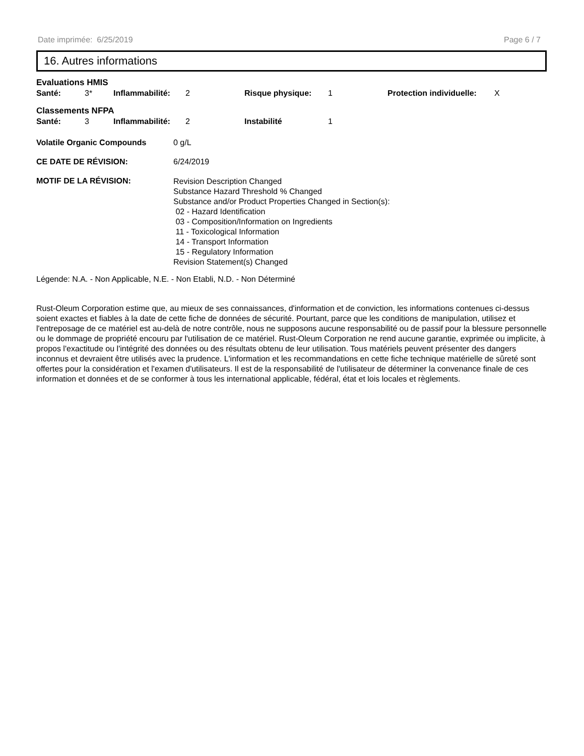Date imprimée: 6/25/2019 Page 6 / 7
16. Autres informations
Evaluations HMIS
Santé: 3* Inflammabilité: 2 Risque physique: 1 Protection individuelle: X
Classements NFPA
Santé: 3 Inflammabilité: 2 Instabilité 1
Volatile Organic Compounds 0 g/L
CE DATE DE RÉVISION: 6/24/2019
MOTIF DE LA RÉVISION:
Revision Description Changed
Substance Hazard Threshold % Changed
Substance and/or Product Properties Changed in Section(s):
02 - Hazard Identification
03 - Composition/Information on Ingredients
11 - Toxicological Information
14 - Transport Information
15 - Regulatory Information
Revision Statement(s) Changed
Légende: N.A. - Non Applicable, N.E. - Non Etabli, N.D. - Non Déterminé
Rust-Oleum Corporation estime que, au mieux de ses connaissances, d'information et de conviction, les informations contenues ci-dessus soient exactes et fiables à la date de cette fiche de données de sécurité. Pourtant, parce que les conditions de manipulation, utilisez et l'entreposage de ce matériel est au-delà de notre contrôle, nous ne supposons aucune responsabilité ou de passif pour la blessure personnelle ou le dommage de propriété encouru par l'utilisation de ce matériel. Rust-Oleum Corporation ne rend aucune garantie, exprimée ou implicite, à propos l'exactitude ou l'intégrité des données ou des résultats obtenu de leur utilisation. Tous matériels peuvent présenter des dangers inconnus et devraient être utilisés avec la prudence. L'information et les recommandations en cette fiche technique matérielle de sûreté sont offertes pour la considération et l'examen d'utilisateurs. Il est de la responsabilité de l'utilisateur de déterminer la convenance finale de ces information et données et de se conformer à tous les international applicable, fédéral, état et lois locales et règlements.